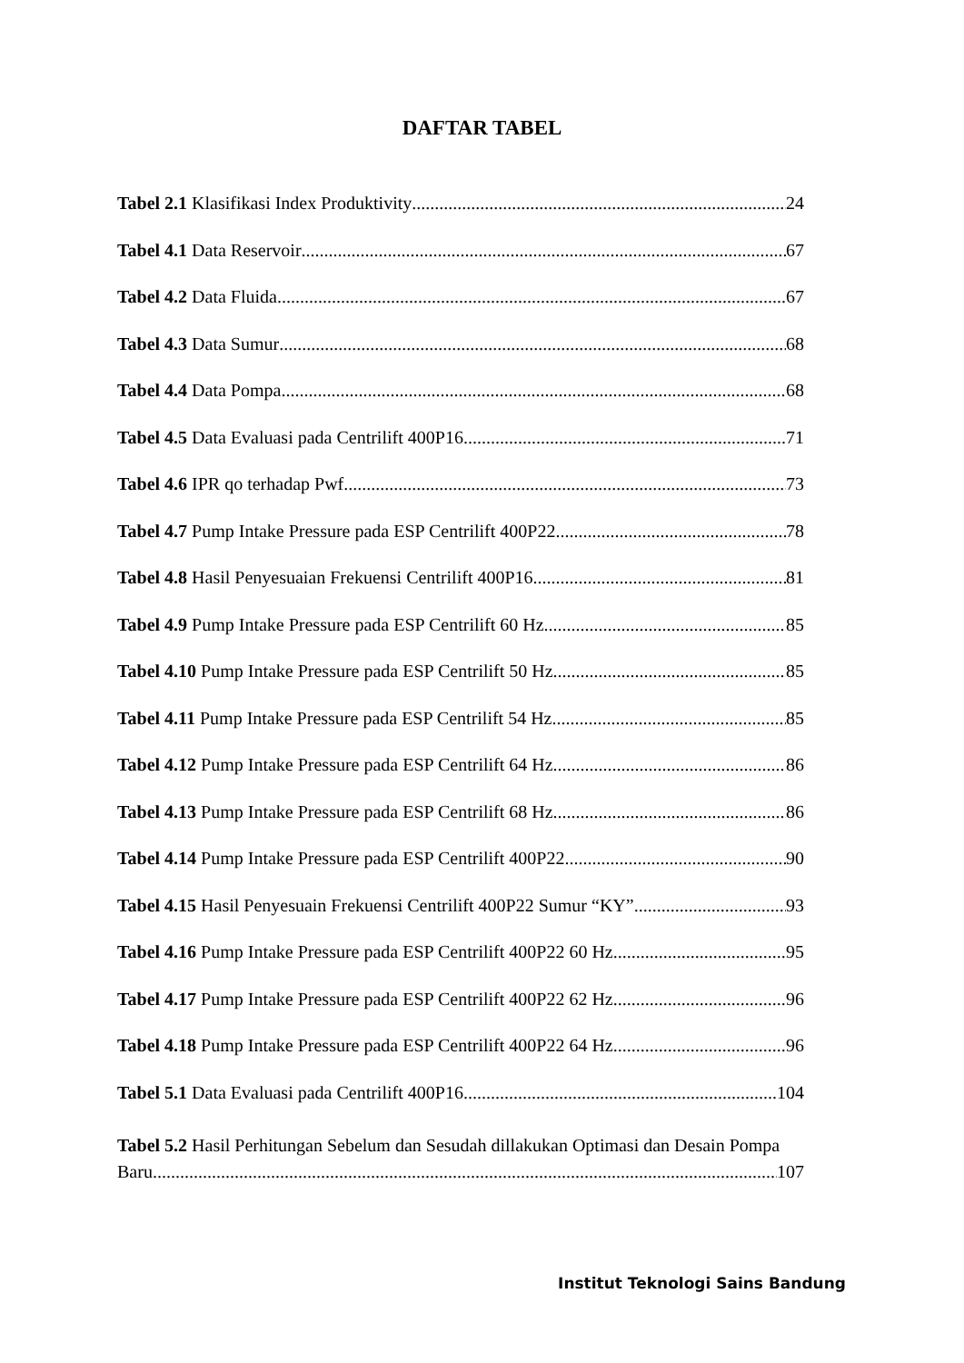DAFTAR TABEL
Tabel 2.1 Klasifikasi Index Produktivity 24
Tabel 4.1 Data Reservoir 67
Tabel 4.2 Data Fluida 67
Tabel 4.3 Data Sumur 68
Tabel 4.4 Data Pompa 68
Tabel 4.5 Data Evaluasi pada Centrilift 400P16 71
Tabel 4.6 IPR qo terhadap Pwf 73
Tabel 4.7 Pump Intake Pressure pada ESP Centrilift 400P22 78
Tabel 4.8 Hasil Penyesuaian Frekuensi Centrilift 400P16 81
Tabel 4.9 Pump Intake Pressure pada ESP Centrilift 60 Hz 85
Tabel 4.10 Pump Intake Pressure pada ESP Centrilift 50 Hz 85
Tabel 4.11 Pump Intake Pressure pada ESP Centrilift 54 Hz 85
Tabel 4.12 Pump Intake Pressure pada ESP Centrilift 64 Hz 86
Tabel 4.13 Pump Intake Pressure pada ESP Centrilift 68 Hz 86
Tabel 4.14 Pump Intake Pressure pada ESP Centrilift 400P22 90
Tabel 4.15 Hasil Penyesuain Frekuensi Centrilift 400P22 Sumur “KY” 93
Tabel 4.16 Pump Intake Pressure pada ESP Centrilift 400P22 60 Hz 95
Tabel 4.17 Pump Intake Pressure pada ESP Centrilift 400P22 62 Hz 96
Tabel 4.18 Pump Intake Pressure pada ESP Centrilift 400P22 64 Hz 96
Tabel 5.1 Data Evaluasi pada Centrilift 400P16 104
Tabel 5.2 Hasil Perhitungan Sebelum dan Sesudah dillakukan Optimasi dan Desain Pompa
Baru 107
Institut Teknologi Sains Bandung